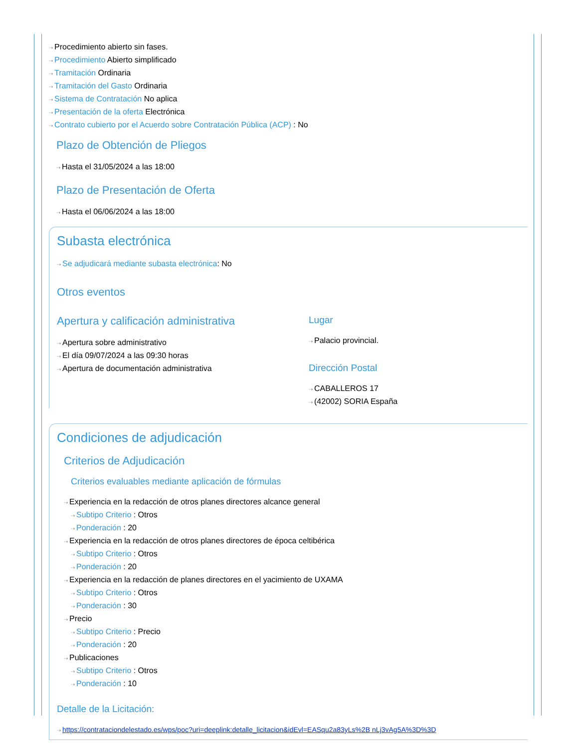⇢ Procedimiento abierto sin fases.
⇢ Procedimiento Abierto simplificado
⇢ Tramitación Ordinaria
⇢ Tramitación del Gasto Ordinaria
⇢ Sistema de Contratación No aplica
⇢ Presentación de la oferta Electrónica
⇢ Contrato cubierto por el Acuerdo sobre Contratación Pública (ACP) : No
Plazo de Obtención de Pliegos
⇢ Hasta el 31/05/2024 a las 18:00
Plazo de Presentación de Oferta
⇢ Hasta el 06/06/2024 a las 18:00
Subasta electrónica
⇢ Se adjudicará mediante subasta electrónica: No
Otros eventos
Apertura y calificación administrativa
⇢ Apertura sobre administrativo
⇢ El día 09/07/2024 a las 09:30 horas
⇢ Apertura de documentación administrativa
Lugar
⇢ Palacio provincial.
Dirección Postal
⇢ CABALLEROS 17
⇢ (42002) SORIA España
Condiciones de adjudicación
Criterios de Adjudicación
Criterios evaluables mediante aplicación de fórmulas
⇢ Experiencia en la redacción de otros planes directores alcance general
⇢ Subtipo Criterio : Otros
⇢ Ponderación : 20
⇢ Experiencia en la redacción de otros planes directores de época celtibérica
⇢ Subtipo Criterio : Otros
⇢ Ponderación : 20
⇢ Experiencia en la redacción de planes directores en el yacimiento de UXAMA
⇢ Subtipo Criterio : Otros
⇢ Ponderación : 30
⇢ Precio
⇢ Subtipo Criterio : Precio
⇢ Ponderación : 20
⇢ Publicaciones
⇢ Subtipo Criterio : Otros
⇢ Ponderación : 10
Detalle de la Licitación:
⇢ https://contrataciondelestado.es/wps/poc?uri=deeplink:detalle_licitacion&idEvl=EASqu2a83yLs%2B nLj3vAg5A%3D%3D